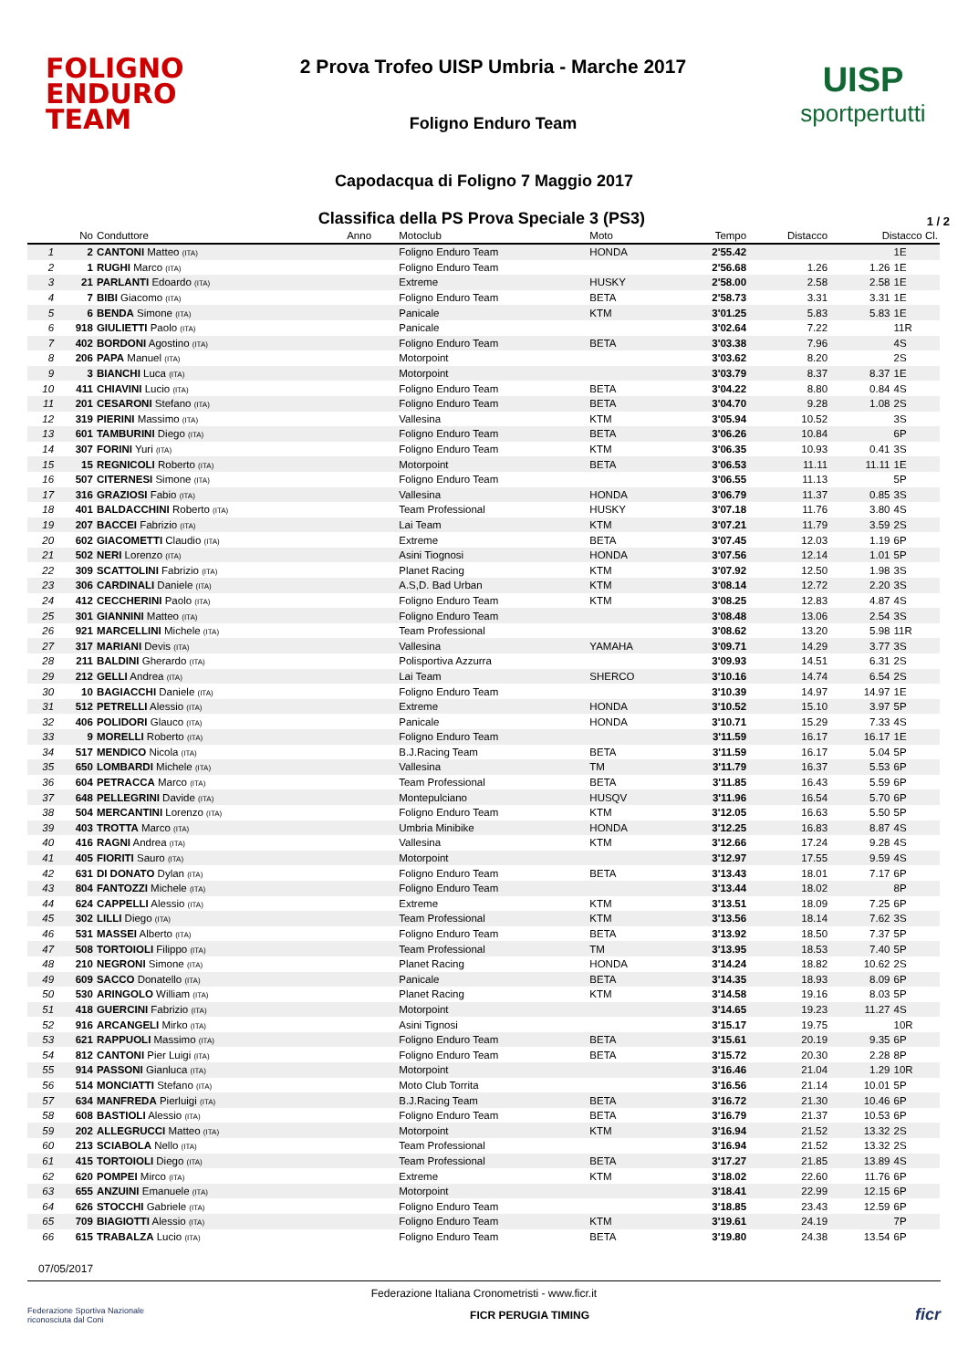FOLIGNO
ENDURO TEAM
2 Prova Trofeo UISP Umbria - Marche 2017
Foligno Enduro Team
UISP
sportpertutti
Capodacqua di Foligno 7 Maggio 2017
Classifica della PS Prova Speciale 3 (PS3)
1 / 2
| | No | Conduttore | Anno | Motoclub | Moto | Tempo | Distacco | Distacco Cl. | |
| --- | --- | --- | --- | --- | --- | --- | --- | --- | --- |
| 1 | 2 | CANTONI Matteo (ITA) | | Foligno Enduro Team | HONDA | 2'55.42 | | | 1E |
| 2 | 1 | RUGHI Marco (ITA) | | Foligno Enduro Team | | 2'56.68 | 1.26 | 1.26 | 1E |
| 3 | 21 | PARLANTI Edoardo (ITA) | | Extreme | HUSKY | 2'58.00 | 2.58 | 2.58 | 1E |
| 4 | 7 | BIBI Giacomo (ITA) | | Foligno Enduro Team | BETA | 2'58.73 | 3.31 | 3.31 | 1E |
| 5 | 6 | BENDA Simone (ITA) | | Panicale | KTM | 3'01.25 | 5.83 | 5.83 | 1E |
| 6 | 918 | GIULIETTI Paolo (ITA) | | Panicale | | 3'02.64 | 7.22 | | 11R |
| 7 | 402 | BORDONI Agostino (ITA) | | Foligno Enduro Team | BETA | 3'03.38 | 7.96 | | 4S |
| 8 | 206 | PAPA Manuel (ITA) | | Motorpoint | | 3'03.62 | 8.20 | | 2S |
| 9 | 3 | BIANCHI Luca (ITA) | | Motorpoint | | 3'03.79 | 8.37 | 8.37 | 1E |
| 10 | 411 | CHIAVINI Lucio (ITA) | | Foligno Enduro Team | BETA | 3'04.22 | 8.80 | 0.84 | 4S |
| 11 | 201 | CESARONI Stefano (ITA) | | Foligno Enduro Team | BETA | 3'04.70 | 9.28 | 1.08 | 2S |
| 12 | 319 | PIERINI Massimo (ITA) | | Vallesina | KTM | 3'05.94 | 10.52 | | 3S |
| 13 | 601 | TAMBURINI Diego (ITA) | | Foligno Enduro Team | BETA | 3'06.26 | 10.84 | | 6P |
| 14 | 307 | FORINI Yuri (ITA) | | Foligno Enduro Team | KTM | 3'06.35 | 10.93 | 0.41 | 3S |
| 15 | 15 | REGNICOLI Roberto (ITA) | | Motorpoint | BETA | 3'06.53 | 11.11 | 11.11 | 1E |
| 16 | 507 | CITERNESI Simone (ITA) | | Foligno Enduro Team | | 3'06.55 | 11.13 | | 5P |
| 17 | 316 | GRAZIOSI Fabio (ITA) | | Vallesina | HONDA | 3'06.79 | 11.37 | 0.85 | 3S |
| 18 | 401 | BALDACCHINI Roberto (ITA) | | Team Professional | HUSKY | 3'07.18 | 11.76 | 3.80 | 4S |
| 19 | 207 | BACCEI Fabrizio (ITA) | | Lai Team | KTM | 3'07.21 | 11.79 | 3.59 | 2S |
| 20 | 602 | GIACOMETTI Claudio (ITA) | | Extreme | BETA | 3'07.45 | 12.03 | 1.19 | 6P |
| 21 | 502 | NERI Lorenzo (ITA) | | Asini Tiognosi | HONDA | 3'07.56 | 12.14 | 1.01 | 5P |
| 22 | 309 | SCATTOLINI Fabrizio (ITA) | | Planet Racing | KTM | 3'07.92 | 12.50 | 1.98 | 3S |
| 23 | 306 | CARDINALI Daniele (ITA) | | A.S,D. Bad Urban | KTM | 3'08.14 | 12.72 | 2.20 | 3S |
| 24 | 412 | CECCHERINI Paolo (ITA) | | Foligno Enduro Team | KTM | 3'08.25 | 12.83 | 4.87 | 4S |
| 25 | 301 | GIANNINI Matteo (ITA) | | Foligno Enduro Team | | 3'08.48 | 13.06 | 2.54 | 3S |
| 26 | 921 | MARCELLINI Michele (ITA) | | Team Professional | | 3'08.62 | 13.20 | 5.98 | 11R |
| 27 | 317 | MARIANI Devis (ITA) | | Vallesina | YAMAHA | 3'09.71 | 14.29 | 3.77 | 3S |
| 28 | 211 | BALDINI Gherardo (ITA) | | Polisportiva Azzurra | | 3'09.93 | 14.51 | 6.31 | 2S |
| 29 | 212 | GELLI Andrea (ITA) | | Lai Team | SHERCO | 3'10.16 | 14.74 | 6.54 | 2S |
| 30 | 10 | BAGIACCHI Daniele (ITA) | | Foligno Enduro Team | | 3'10.39 | 14.97 | 14.97 | 1E |
| 31 | 512 | PETRELLI Alessio (ITA) | | Extreme | HONDA | 3'10.52 | 15.10 | 3.97 | 5P |
| 32 | 406 | POLIDORI Glauco (ITA) | | Panicale | HONDA | 3'10.71 | 15.29 | 7.33 | 4S |
| 33 | 9 | MORELLI Roberto (ITA) | | Foligno Enduro Team | | 3'11.59 | 16.17 | 16.17 | 1E |
| 34 | 517 | MENDICO Nicola (ITA) | | B.J.Racing Team | BETA | 3'11.59 | 16.17 | 5.04 | 5P |
| 35 | 650 | LOMBARDI Michele (ITA) | | Vallesina | TM | 3'11.79 | 16.37 | 5.53 | 6P |
| 36 | 604 | PETRACCA Marco (ITA) | | Team Professional | BETA | 3'11.85 | 16.43 | 5.59 | 6P |
| 37 | 648 | PELLEGRINI Davide (ITA) | | Montepulciano | HUSQV | 3'11.96 | 16.54 | 5.70 | 6P |
| 38 | 504 | MERCANTINI Lorenzo (ITA) | | Foligno Enduro Team | KTM | 3'12.05 | 16.63 | 5.50 | 5P |
| 39 | 403 | TROTTA Marco (ITA) | | Umbria Minibike | HONDA | 3'12.25 | 16.83 | 8.87 | 4S |
| 40 | 416 | RAGNI Andrea (ITA) | | Vallesina | KTM | 3'12.66 | 17.24 | 9.28 | 4S |
| 41 | 405 | FIORITI Sauro (ITA) | | Motorpoint | | 3'12.97 | 17.55 | 9.59 | 4S |
| 42 | 631 | DI DONATO Dylan (ITA) | | Foligno Enduro Team | BETA | 3'13.43 | 18.01 | 7.17 | 6P |
| 43 | 804 | FANTOZZI Michele (ITA) | | Foligno Enduro Team | | 3'13.44 | 18.02 | | 8P |
| 44 | 624 | CAPPELLI Alessio (ITA) | | Extreme | KTM | 3'13.51 | 18.09 | 7.25 | 6P |
| 45 | 302 | LILLI Diego (ITA) | | Team Professional | KTM | 3'13.56 | 18.14 | 7.62 | 3S |
| 46 | 531 | MASSEI Alberto (ITA) | | Foligno Enduro Team | BETA | 3'13.92 | 18.50 | 7.37 | 5P |
| 47 | 508 | TORTOIOLI Filippo (ITA) | | Team Professional | TM | 3'13.95 | 18.53 | 7.40 | 5P |
| 48 | 210 | NEGRONI Simone (ITA) | | Planet Racing | HONDA | 3'14.24 | 18.82 | 10.62 | 2S |
| 49 | 609 | SACCO Donatello (ITA) | | Panicale | BETA | 3'14.35 | 18.93 | 8.09 | 6P |
| 50 | 530 | ARINGOLO William (ITA) | | Planet Racing | KTM | 3'14.58 | 19.16 | 8.03 | 5P |
| 51 | 418 | GUERCINI Fabrizio (ITA) | | Motorpoint | | 3'14.65 | 19.23 | 11.27 | 4S |
| 52 | 916 | ARCANGELI Mirko (ITA) | | Asini Tignosi | | 3'15.17 | 19.75 | | 10R |
| 53 | 621 | RAPPUOLI Massimo (ITA) | | Foligno Enduro Team | BETA | 3'15.61 | 20.19 | 9.35 | 6P |
| 54 | 812 | CANTONI Pier Luigi (ITA) | | Foligno Enduro Team | BETA | 3'15.72 | 20.30 | 2.28 | 8P |
| 55 | 914 | PASSONI Gianluca (ITA) | | Motorpoint | | 3'16.46 | 21.04 | 1.29 | 10R |
| 56 | 514 | MONCIATTI Stefano (ITA) | | Moto Club Torrita | | 3'16.56 | 21.14 | 10.01 | 5P |
| 57 | 634 | MANFREDA Pierluigi (ITA) | | B.J.Racing Team | BETA | 3'16.72 | 21.30 | 10.46 | 6P |
| 58 | 608 | BASTIOLI Alessio (ITA) | | Foligno Enduro Team | BETA | 3'16.79 | 21.37 | 10.53 | 6P |
| 59 | 202 | ALLEGRUCCI Matteo (ITA) | | Motorpoint | KTM | 3'16.94 | 21.52 | 13.32 | 2S |
| 60 | 213 | SCIABOLA Nello (ITA) | | Team Professional | | 3'16.94 | 21.52 | 13.32 | 2S |
| 61 | 415 | TORTOIOLI Diego (ITA) | | Team Professional | BETA | 3'17.27 | 21.85 | 13.89 | 4S |
| 62 | 620 | POMPEI Mirco (ITA) | | Extreme | KTM | 3'18.02 | 22.60 | 11.76 | 6P |
| 63 | 655 | ANZUINI Emanuele (ITA) | | Motorpoint | | 3'18.41 | 22.99 | 12.15 | 6P |
| 64 | 626 | STOCCHI Gabriele (ITA) | | Foligno Enduro Team | | 3'18.85 | 23.43 | 12.59 | 6P |
| 65 | 709 | BIAGIOTTI Alessio (ITA) | | Foligno Enduro Team | KTM | 3'19.61 | 24.19 | | 7P |
| 66 | 615 | TRABALZA Lucio (ITA) | | Foligno Enduro Team | BETA | 3'19.80 | 24.38 | 13.54 | 6P |
07/05/2017
Federazione Italiana Cronometristi - www.ficr.it
Federazione Sportiva Nazionale
riconosciuta dal Coni FICR PERUGIA TIMING ficr